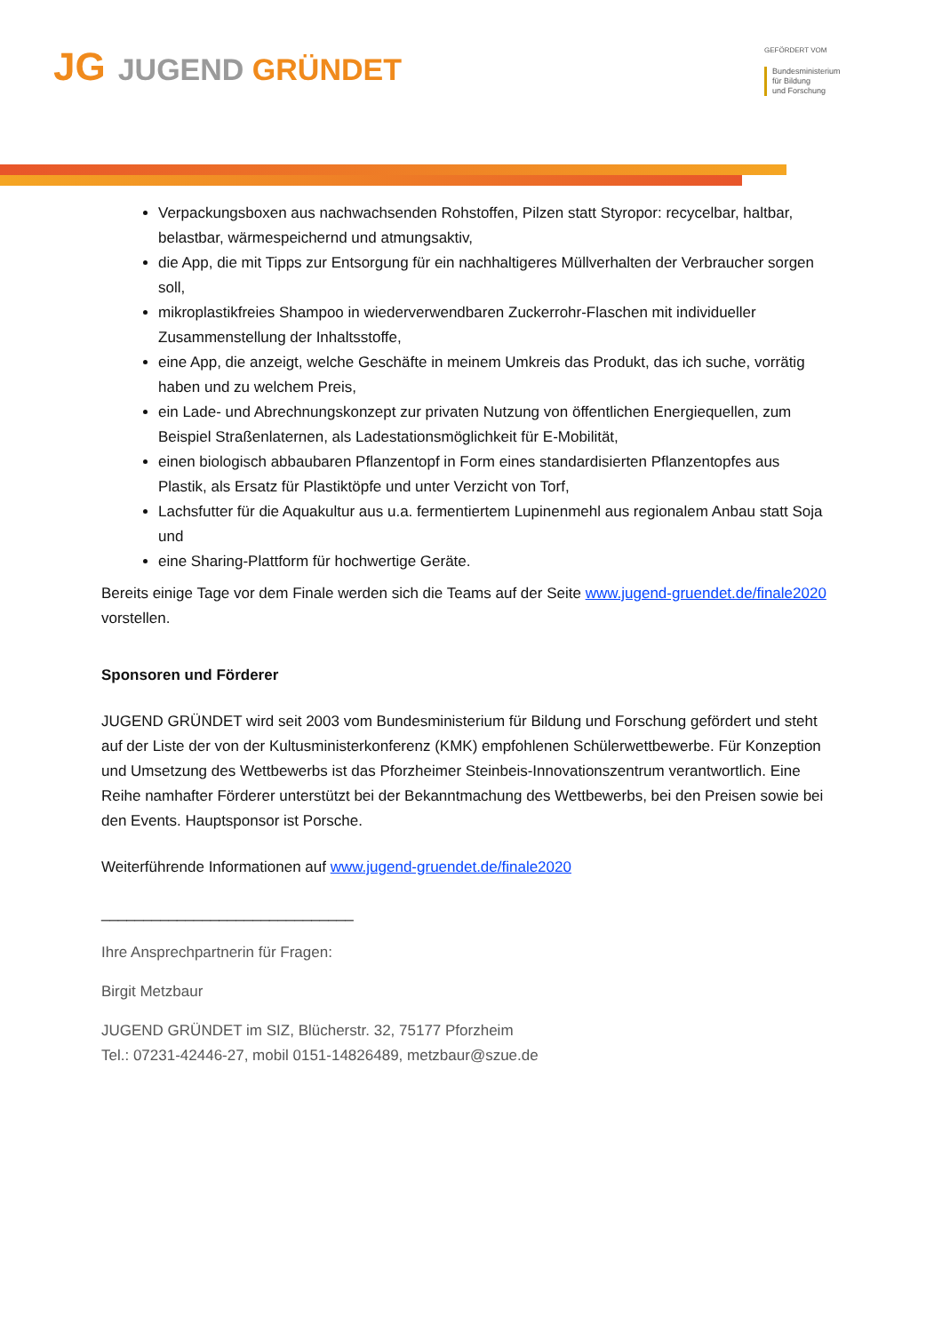JG JUGEND GRÜNDET
GEFÖRDERT VOM
Bundesministerium
für Bildung
und Forschung
Verpackungsboxen aus nachwachsenden Rohstoffen, Pilzen statt Styropor: recycelbar, haltbar, belastbar, wärmespeichernd und atmungsaktiv,
die App, die mit Tipps zur Entsorgung für ein nachhaltigeres Müllverhalten der Verbraucher sorgen soll,
mikroplastikfreies Shampoo in wiederverwendbaren Zuckerrohr-Flaschen mit individueller Zusammenstellung der Inhaltsstoffe,
eine App, die anzeigt, welche Geschäfte in meinem Umkreis das Produkt, das ich suche, vorrätig haben und zu welchem Preis,
ein Lade- und Abrechnungskonzept zur privaten Nutzung von öffentlichen Energiequellen, zum Beispiel Straßenlaternen, als Ladestationsmöglichkeit für E-Mobilität,
einen biologisch abbaubaren Pflanzentopf in Form eines standardisierten Pflanzentopfes aus Plastik, als Ersatz für Plastiktöpfe und unter Verzicht von Torf,
Lachsfutter für die Aquakultur aus u.a. fermentiertem Lupinenmehl aus regionalem Anbau statt Soja und
eine Sharing-Plattform für hochwertige Geräte.
Bereits einige Tage vor dem Finale werden sich die Teams auf der Seite www.jugend-gruendet.de/finale2020 vorstellen.
Sponsoren und Förderer
JUGEND GRÜNDET wird seit 2003 vom Bundesministerium für Bildung und Forschung gefördert und steht auf der Liste der von der Kultusministerkonferenz (KMK) empfohlenen Schülerwettbewerbe. Für Konzeption und Umsetzung des Wettbewerbs ist das Pforzheimer Steinbeis-Innovationszentrum verantwortlich. Eine Reihe namhafter Förderer unterstützt bei der Bekanntmachung des Wettbewerbs, bei den Preisen sowie bei den Events. Hauptsponsor ist Porsche.
Weiterführende Informationen auf www.jugend-gruendet.de/finale2020
______________________________
Ihre Ansprechpartnerin für Fragen:
Birgit Metzbaur
JUGEND GRÜNDET im SIZ, Blücherstr. 32, 75177 Pforzheim
Tel.: 07231-42446-27, mobil 0151-14826489, metzbaur@szue.de